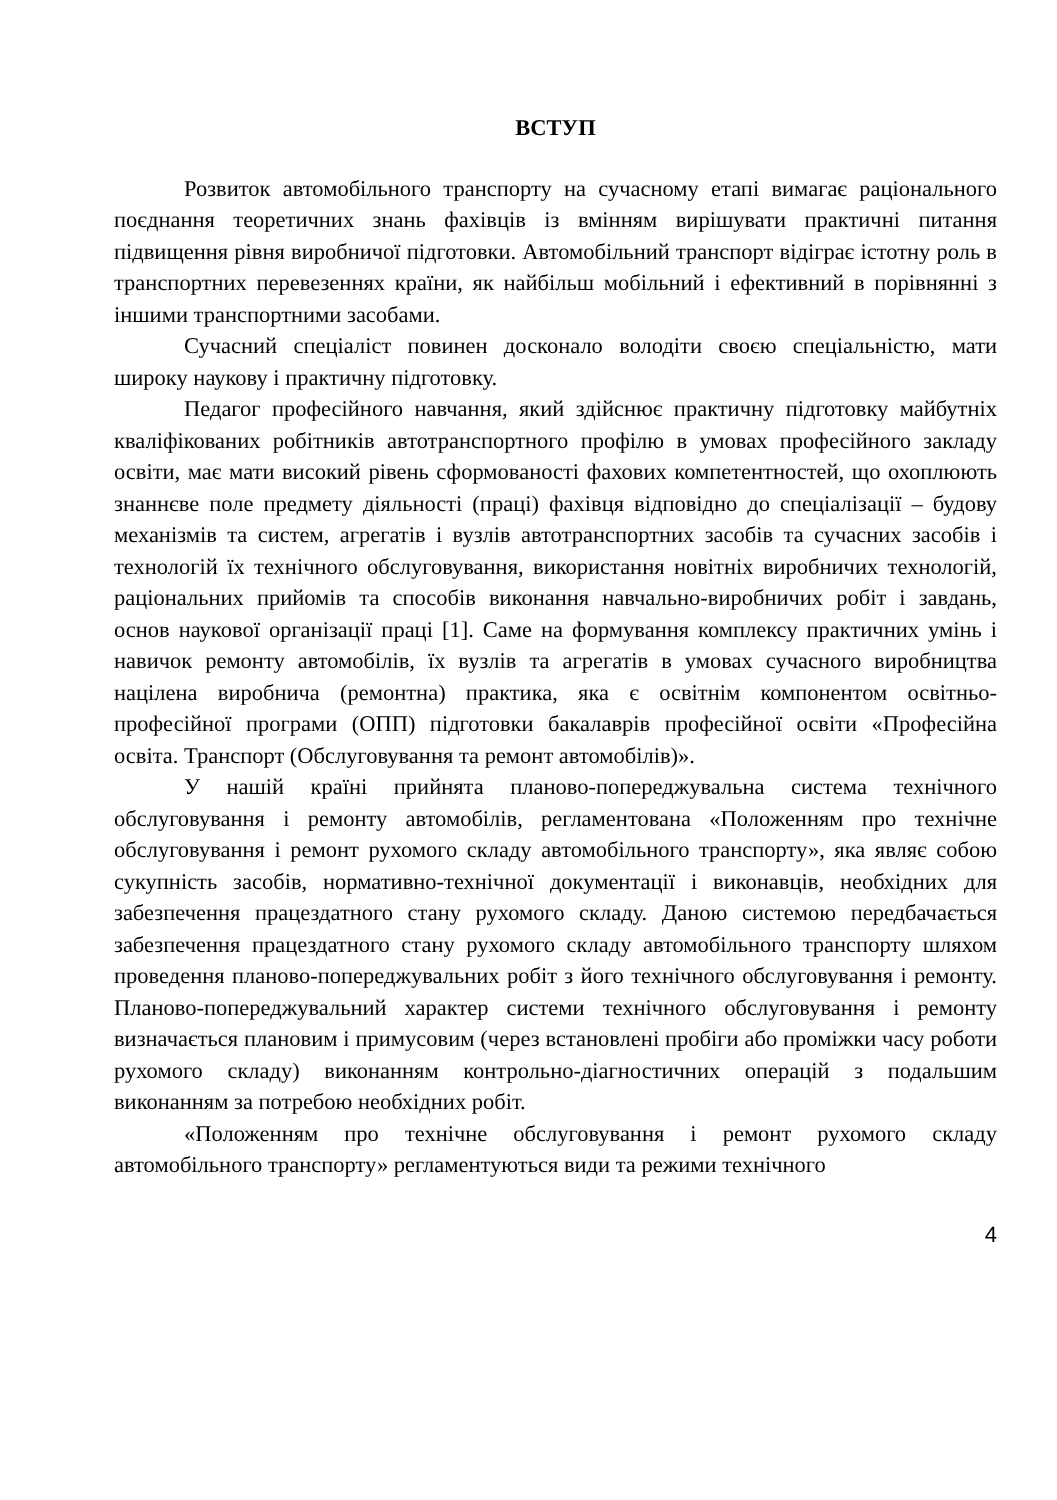ВСТУП
Розвиток автомобільного транспорту на сучасному етапі вимагає раціонального поєднання теоретичних знань фахівців із вмінням вирішувати практичні питання підвищення рівня виробничої підготовки. Автомобільний транспорт відіграє істотну роль в транспортних перевезеннях країни, як найбільш мобільний і ефективний в порівнянні з іншими транспортними засобами.
Сучасний спеціаліст повинен досконало володіти своєю спеціальністю, мати широку наукову і практичну підготовку.
Педагог професійного навчання, який здійснює практичну підготовку майбутніх кваліфікованих робітників автотранспортного профілю в умовах професійного закладу освіти, має мати високий рівень сформованості фахових компетентностей, що охоплюють знаннєве поле предмету діяльності (праці) фахівця відповідно до спеціалізації – будову механізмів та систем, агрегатів і вузлів автотранспортних засобів та сучасних засобів і технологій їх технічного обслуговування, використання новітніх виробничих технологій, раціональних прийомів та способів виконання навчально-виробничих робіт і завдань, основ наукової організації праці [1]. Саме на формування комплексу практичних умінь і навичок ремонту автомобілів, їх вузлів та агрегатів в умовах сучасного виробництва націлена виробнича (ремонтна) практика, яка є освітнім компонентом освітньо-професійної програми (ОПП) підготовки бакалаврів професійної освіти «Професійна освіта. Транспорт (Обслуговування та ремонт автомобілів)».
У нашій країні прийнята планово-попереджувальна система технічного обслуговування і ремонту автомобілів, регламентована «Положенням про технічне обслуговування і ремонт рухомого складу автомобільного транспорту», яка являє собою сукупність засобів, нормативно-технічної документації і виконавців, необхідних для забезпечення працездатного стану рухомого складу. Даною системою передбачається забезпечення працездатного стану рухомого складу автомобільного транспорту шляхом проведення планово-попереджувальних робіт з його технічного обслуговування і ремонту. Планово-попереджувальний характер системи технічного обслуговування і ремонту визначається плановим і примусовим (через встановлені пробіги або проміжки часу роботи рухомого складу) виконанням контрольно-діагностичних операцій з подальшим виконанням за потребою необхідних робіт.
«Положенням про технічне обслуговування і ремонт рухомого складу автомобільного транспорту» регламентуються види та режими технічного
4